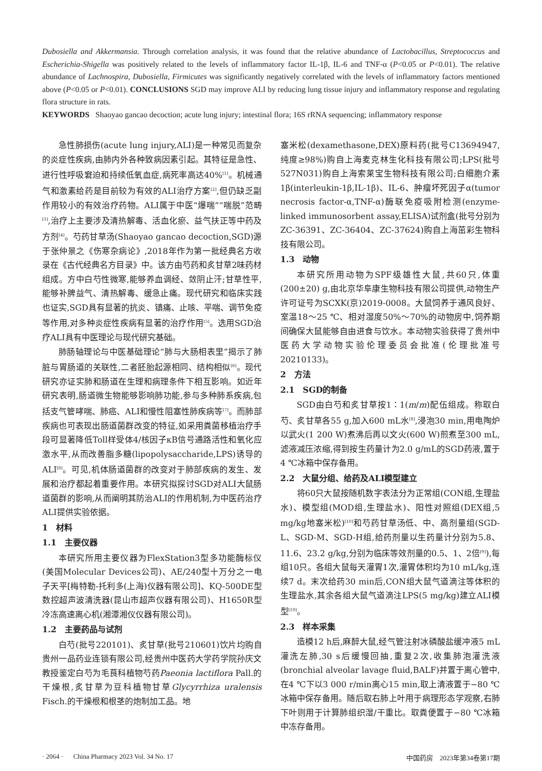Dubosiella and Akkermansia. Through correlation analysis, it was found that the relative abundance of Lactobacillus, Streptococcus and Escherichia-Shigella was positively related to the levels of inflammatory factor IL-1β, IL-6 and TNF-α (P<0.05 or P<0.01). The relative abundance of Lachnospira, Dubosiella, Firmicutes was significantly negatively correlated with the levels of inflammatory factors mentioned above (P<0.05 or P<0.01). CONCLUSIONS SGD may improve ALI by reducing lung tissue injury and inflammatory response and regulating flora structure in rats.
KEYWORDS Shaoyao gancao decoction; acute lung injury; intestinal flora; 16S rRNA sequencing; inflammatory response
急性肺损伤(acute lung injury,ALI)是一种常见而复杂的炎症性疾病,由肺内外各种致病因素引起。其特征是急性、进行性呼吸窘迫和持续低氧血症,病死率高达40%<sup>[1]</sup>。机械通气和激素给药是目前较为有效的ALI治疗方案<sup>[2]</sup>,但仍缺乏副作用较小的有效治疗药物。ALI属于中医“爆喘”“喘脱”范畴<sup>[3]</sup>,治疗上主要涉及清热解毒、活血化瘀、益气扶正等中药及方剂<sup>[4]</sup>。芍药甘草汤(Shaoyao gancao decoction,SGD)源于张仲景之《伤寒杂病论》,2018年作为第一批经典名方收录在《古代经典名方目录》中。该方由芍药和炙甘草2味药材组成。方中白芍性微寒,能够养血调经、敛阴止汗;甘草性平,能够补脾益气、清热解毒、缓急止痛。现代研究和临床实践也证实,SGD具有显著的抗炎、镇痛、止咳、平喘、调节免疫等作用,对多种炎症性疾病有显著的治疗作用<sup>[5]</sup>。选用SGD治疗ALI具有中医理论与现代研究基础。
肺肠轴理论与中医基础理论“肺与大肠相表里”揭示了肺脏与胃肠道的关联性,二者胚胎起源相同、结构相似<sup>[6]</sup>。现代研究亦证实肺和肠道在生理和病理条件下相互影响。如近年研究表明,肠道微生物能够影响肺功能,参与多种肺系疾病,包括支气管哮喘、肺癌、ALI和慢性阻塞性肺疾病等<sup>[7]</sup>。而肺部疾病也可表现出肠道菌群改变的特征,如采用粪菌移植治疗手段可显著降低Toll样受体4/核因子κB信号通路活性和氧化应激水平,从而改善脂多糖(lipopolysaccharide,LPS)诱导的ALI<sup>[8]</sup>。可见,机体肠道菌群的改变对于肺部疾病的发生、发展和治疗都起着重要作用。本研究拟探讨SGD对ALI大鼠肠道菌群的影响,从而阐明其防治ALI的作用机制,为中医药治疗ALI提供实验依据。
1　材料
1.1　主要仪器
本研究所用主要仪器为FlexStation3型多功能酶标仪(美国Molecular Devices公司)、AE/240型十万分之一电子天平[梅特勒-托利多(上海)仪器有限公司]、KQ-500DE型数控超声波清洗器(昆山市超声仪器有限公司)、H1650R型冷冻高速离心机(湘潭湘仪仪器有限公司)。
1.2　主要药品与试剂
白芍(批号220101)、炙甘草(批号210601)饮片均购自贵州一品药业连锁有限公司,经贵州中医药大学药学院孙庆文教授鉴定白芍为毛茛科植物芍药Paeonia lactiflora Pall.的干燥根,炙甘草为豆科植物甘草Glycyrrhiza uralensis Fisch.的干燥根和根茎的炮制加工品。地
塞米松(dexamethasone,DEX)原料药(批号C13694947,纯度≥98%)购自上海麦克林生化科技有限公司;LPS(批号527N031)购自上海索莱宝生物科技有限公司;白细胞介素1β(interleukin-1β,IL-1β)、IL-6、肿瘤坏死因子α(tumor necrosis factor-α,TNF-α)酶联免疫吸附检测(enzyme-linked immunosorbent assay,ELISA)试剂盒(批号分别为ZC-36391、ZC-36404、ZC-37624)购自上海茁彩生物科技有限公司。
1.3　动物
本研究所用动物为SPF级雄性大鼠,共60只,体重(200±20) g,由北京华阜康生物科技有限公司提供,动物生产许可证号为SCXK(京)2019-0008。大鼠饲养于通风良好、室温18～25 ℃、相对湿度50%～70%的动物房中,饲养期间确保大鼠能够自由进食与饮水。本动物实验获得了贵州中医药大学动物实验伦理委员会批准(伦理批准号20210133)。
2　方法
2.1　SGD的制备
SGD由白芍和炙甘草按1∶1(m/m)配伍组成。称取白芍、炙甘草各55 g,加入600 mL水<sup>[9]</sup>,浸泡30 min,用电陶炉以武火(1 200 W)煮沸后再以文火(600 W)煎煮至300 mL,滤液减压浓缩,得到按生药量计为2.0 g/mL的SGD药液,置于4 ℃冰箱中保存备用。
2.2　大鼠分组、给药及ALI模型建立
将60只大鼠按随机数字表法分为正常组(CON组,生理盐水)、模型组(MOD组,生理盐水)、阳性对照组(DEX组,5 mg/kg地塞米松)<sup>[10]</sup>和芍药甘草汤低、中、高剂量组(SGD-L、SGD-M、SGD-H组,给药剂量以生药量计分别为5.8、11.6、23.2 g/kg,分别为临床等效剂量的0.5、1、2倍<sup>[9]</sup>),每组10只。各组大鼠每天灌胃1次,灌胃体积均为10 mL/kg,连续7 d。末次给药30 min后,CON组大鼠气道滴注等体积的生理盐水,其余各组大鼠气道滴注LPS(5 mg/kg)建立ALI模型<sup>[10]</sup>。
2.3　样本采集
造模12 h后,麻醉大鼠,经气管注射冰磷酸盐缓冲液5 mL灌洗左肺,30 s后缓慢回抽,重复2次,收集肺泡灌洗液(bronchial alveolar lavage fluid,BALF)并置于离心管中,在4 ℃下以3 000 r/min离心15 min,取上清液置于−80 ℃冰箱中保存备用。随后取右肺上叶用于病理形态学观察,右肺下叶则用于计算肺组织湿/干重比。取粪便置于−80 ℃冰箱中冻存备用。
· 2064 · China Pharmacy 2023 Vol. 34 No. 17 中国药房　2023年第34卷第17期